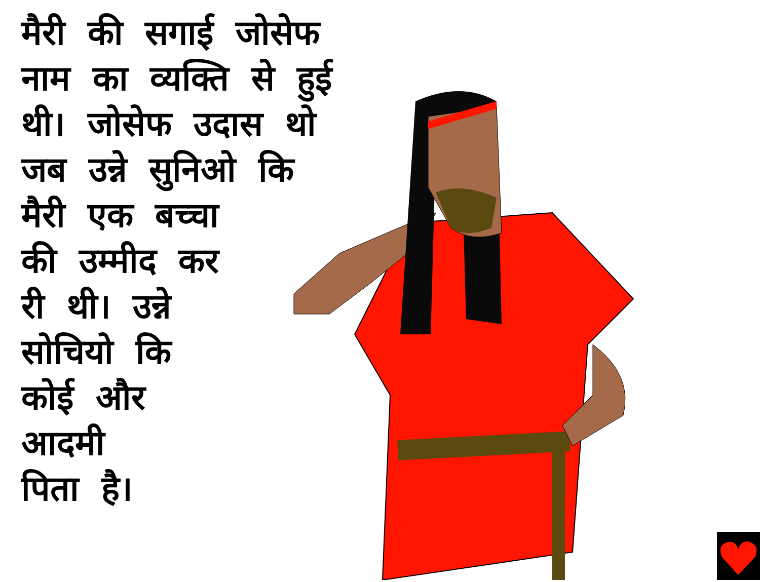मैरी की सगाई जोसेफ नाम का व्यक्ति से हुई थी। जोसेफ उदास थो जब उन्ने सुनिओ कि
मैरी एक बच्चा
की उम्मीद कर
री थी। उन्ने
सोचियो कि
कोई और
आदमी
पिता है।